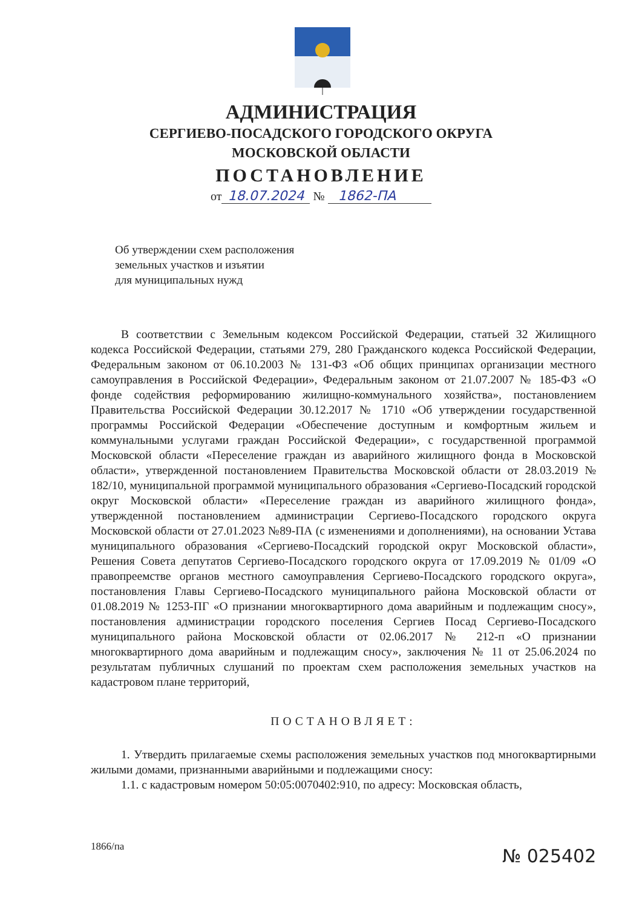АДМИНИСТРАЦИЯ
СЕРГИЕВО-ПОСАДСКОГО ГОРОДСКОГО ОКРУГА
МОСКОВСКОЙ ОБЛАСТИ
ПОСТАНОВЛЕНИЕ
от 18.07.2024 № 1862-ПА
Об утверждении схем расположения
земельных участков и изъятии
для муниципальных нужд
В соответствии с Земельным кодексом Российской Федерации, статьей 32 Жилищного кодекса Российской Федерации, статьями 279, 280 Гражданского кодекса Российской Федерации, Федеральным законом от 06.10.2003 № 131-ФЗ «Об общих принципах организации местного самоуправления в Российской Федерации», Федеральным законом от 21.07.2007 № 185-ФЗ «О фонде содействия реформированию жилищно-коммунального хозяйства», постановлением Правительства Российской Федерации 30.12.2017 № 1710 «Об утверждении государственной программы Российской Федерации «Обеспечение доступным и комфортным жильем и коммунальными услугами граждан Российской Федерации», с государственной программой Московской области «Переселение граждан из аварийного жилищного фонда в Московской области», утвержденной постановлением Правительства Московской области от 28.03.2019 № 182/10, муниципальной программой муниципального образования «Сергиево-Посадский городской округ Московской области» «Переселение граждан из аварийного жилищного фонда», утвержденной постановлением администрации Сергиево-Посадского городского округа Московской области от 27.01.2023 №89-ПА (с изменениями и дополнениями), на основании Устава муниципального образования «Сергиево-Посадский городской округ Московской области», Решения Совета депутатов Сергиево-Посадского городского округа от 17.09.2019 № 01/09 «О правопреемстве органов местного самоуправления Сергиево-Посадского городского округа», постановления Главы Сергиево-Посадского муниципального района Московской области от 01.08.2019 № 1253-ПГ «О признании многоквартирного дома аварийным и подлежащим сносу», постановления администрации городского поселения Сергиев Посад Сергиево-Посадского муниципального района Московской области от 02.06.2017 № 212-п «О признании многоквартирного дома аварийным и подлежащим сносу», заключения № 11 от 25.06.2024 по результатам публичных слушаний по проектам схем расположения земельных участков на кадастровом плане территорий,
ПОСТАНОВЛЯЕТ:
1. Утвердить прилагаемые схемы расположения земельных участков под многоквартирными жилыми домами, признанными аварийными и подлежащими сносу:
1.1. с кадастровым номером 50:05:0070402:910, по адресу: Московская область,
1866/па № 025402